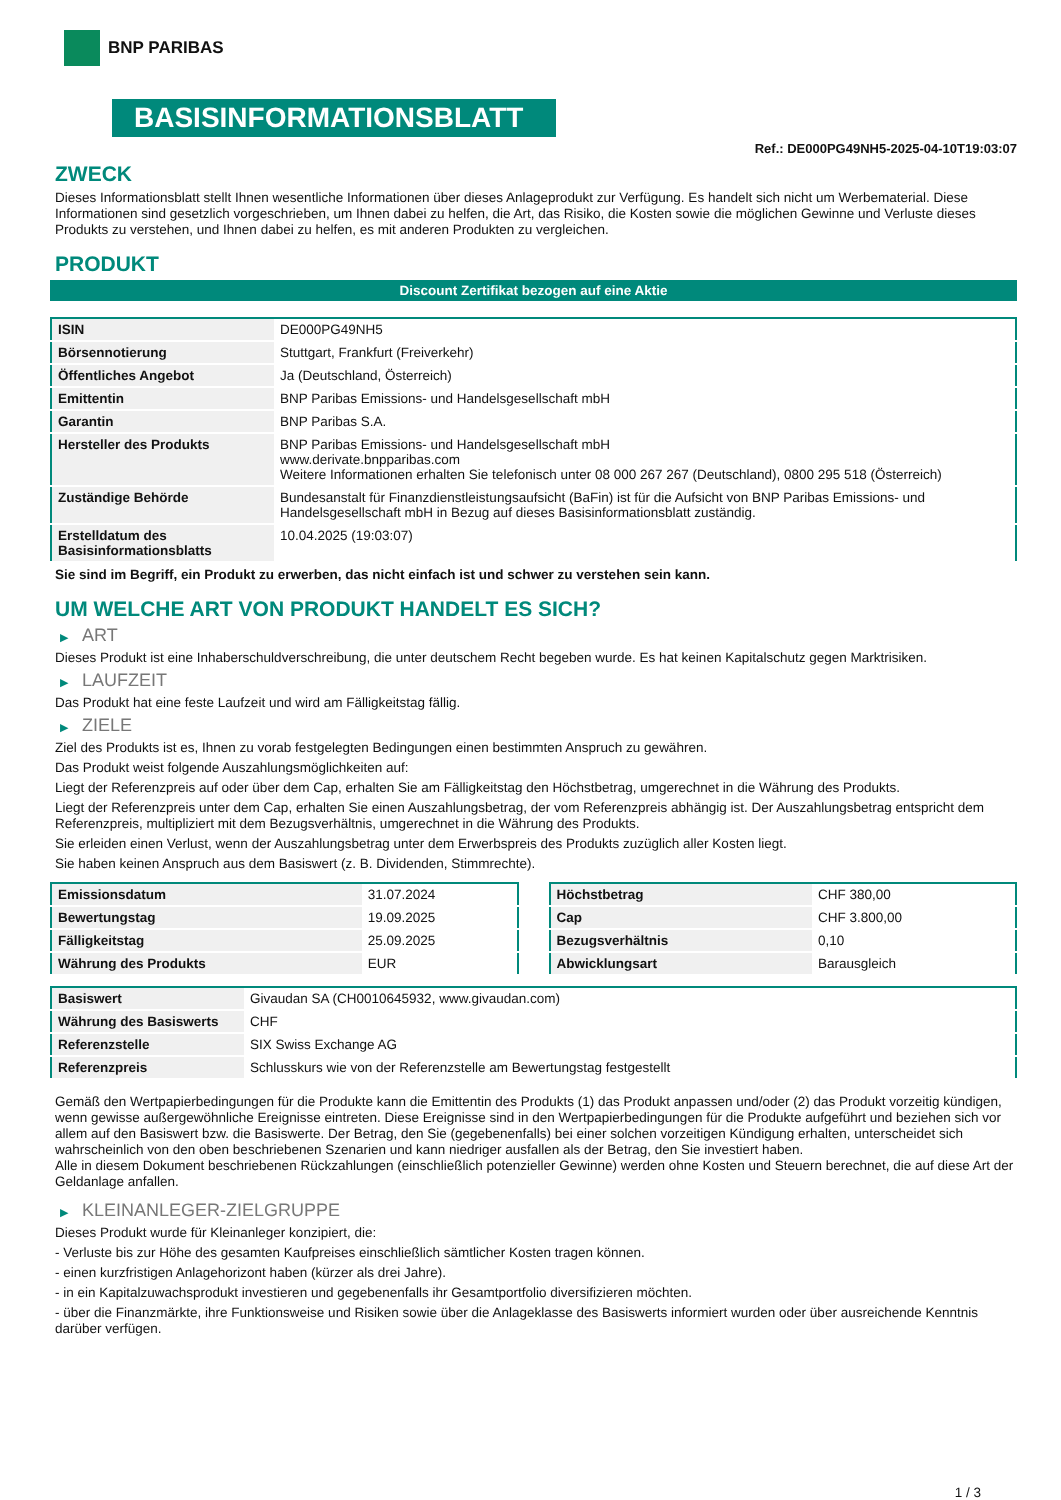BNP PARIBAS
BASISINFORMATIONSBLATT
Ref.: DE000PG49NH5-2025-04-10T19:03:07
ZWECK
Dieses Informationsblatt stellt Ihnen wesentliche Informationen über dieses Anlageprodukt zur Verfügung. Es handelt sich nicht um Werbematerial. Diese Informationen sind gesetzlich vorgeschrieben, um Ihnen dabei zu helfen, die Art, das Risiko, die Kosten sowie die möglichen Gewinne und Verluste dieses Produkts zu verstehen, und Ihnen dabei zu helfen, es mit anderen Produkten zu vergleichen.
PRODUKT
Discount Zertifikat bezogen auf eine Aktie
| ISIN | DE000PG49NH5 |
| Börsennotierung | Stuttgart, Frankfurt (Freiverkehr) |
| Öffentliches Angebot | Ja (Deutschland, Österreich) |
| Emittentin | BNP Paribas Emissions- und Handelsgesellschaft mbH |
| Garantin | BNP Paribas S.A. |
| Hersteller des Produkts | BNP Paribas Emissions- und Handelsgesellschaft mbH www.derivate.bnpparibas.com Weitere Informationen erhalten Sie telefonisch unter 08 000 267 267 (Deutschland), 0800 295 518 (Österreich) |
| Zuständige Behörde | Bundesanstalt für Finanzdienstleistungsaufsicht (BaFin) ist für die Aufsicht von BNP Paribas Emissions- und Handelsgesellschaft mbH in Bezug auf dieses Basisinformationsblatt zuständig. |
| Erstelldatum des Basisinformationsblatts | 10.04.2025 (19:03:07) |
Sie sind im Begriff, ein Produkt zu erwerben, das nicht einfach ist und schwer zu verstehen sein kann.
UM WELCHE ART VON PRODUKT HANDELT ES SICH?
▶ ART
Dieses Produkt ist eine Inhaberschuldverschreibung, die unter deutschem Recht begeben wurde. Es hat keinen Kapitalschutz gegen Marktrisiken.
▶ LAUFZEIT
Das Produkt hat eine feste Laufzeit und wird am Fälligkeitstag fällig.
▶ ZIELE
Ziel des Produkts ist es, Ihnen zu vorab festgelegten Bedingungen einen bestimmten Anspruch zu gewähren.
Das Produkt weist folgende Auszahlungsmöglichkeiten auf:
Liegt der Referenzpreis auf oder über dem Cap, erhalten Sie am Fälligkeitstag den Höchstbetrag, umgerechnet in die Währung des Produkts.
Liegt der Referenzpreis unter dem Cap, erhalten Sie einen Auszahlungsbetrag, der vom Referenzpreis abhängig ist. Der Auszahlungsbetrag entspricht dem Referenzpreis, multipliziert mit dem Bezugsverhältnis, umgerechnet in die Währung des Produkts.
Sie erleiden einen Verlust, wenn der Auszahlungsbetrag unter dem Erwerbspreis des Produkts zuzüglich aller Kosten liegt.
Sie haben keinen Anspruch aus dem Basiswert (z. B. Dividenden, Stimmrechte).
| Emissionsdatum | 31.07.2024 |
| Bewertungstag | 19.09.2025 |
| Fälligkeitstag | 25.09.2025 |
| Währung des Produkts | EUR |
| Höchstbetrag | CHF 380,00 |
| Cap | CHF 3.800,00 |
| Bezugsverhältnis | 0,10 |
| Abwicklungsart | Barausgleich |
| Basiswert | Givaudan SA (CH0010645932, www.givaudan.com) |
| Währung des Basiswerts | CHF |
| Referenzstelle | SIX Swiss Exchange AG |
| Referenzpreis | Schlusskurs wie von der Referenzstelle am Bewertungstag festgestellt |
Gemäß den Wertpapierbedingungen für die Produkte kann die Emittentin des Produkts (1) das Produkt anpassen und/oder (2) das Produkt vorzeitig kündigen, wenn gewisse außergewöhnliche Ereignisse eintreten. Diese Ereignisse sind in den Wertpapierbedingungen für die Produkte aufgeführt und beziehen sich vor allem auf den Basiswert bzw. die Basiswerte. Der Betrag, den Sie (gegebenenfalls) bei einer solchen vorzeitigen Kündigung erhalten, unterscheidet sich wahrscheinlich von den oben beschriebenen Szenarien und kann niedriger ausfallen als der Betrag, den Sie investiert haben.
Alle in diesem Dokument beschriebenen Rückzahlungen (einschließlich potenzieller Gewinne) werden ohne Kosten und Steuern berechnet, die auf diese Art der Geldanlage anfallen.
▶ KLEINANLEGER-ZIELGRUPPE
Dieses Produkt wurde für Kleinanleger konzipiert, die:
- Verluste bis zur Höhe des gesamten Kaufpreises einschließlich sämtlicher Kosten tragen können.
- einen kurzfristigen Anlagehorizont haben (kürzer als drei Jahre).
- in ein Kapitalzuwachsprodukt investieren und gegebenenfalls ihr Gesamtportfolio diversifizieren möchten.
- über die Finanzmärkte, ihre Funktionsweise und Risiken sowie über die Anlageklasse des Basiswerts informiert wurden oder über ausreichende Kenntnis darüber verfügen.
1 / 3